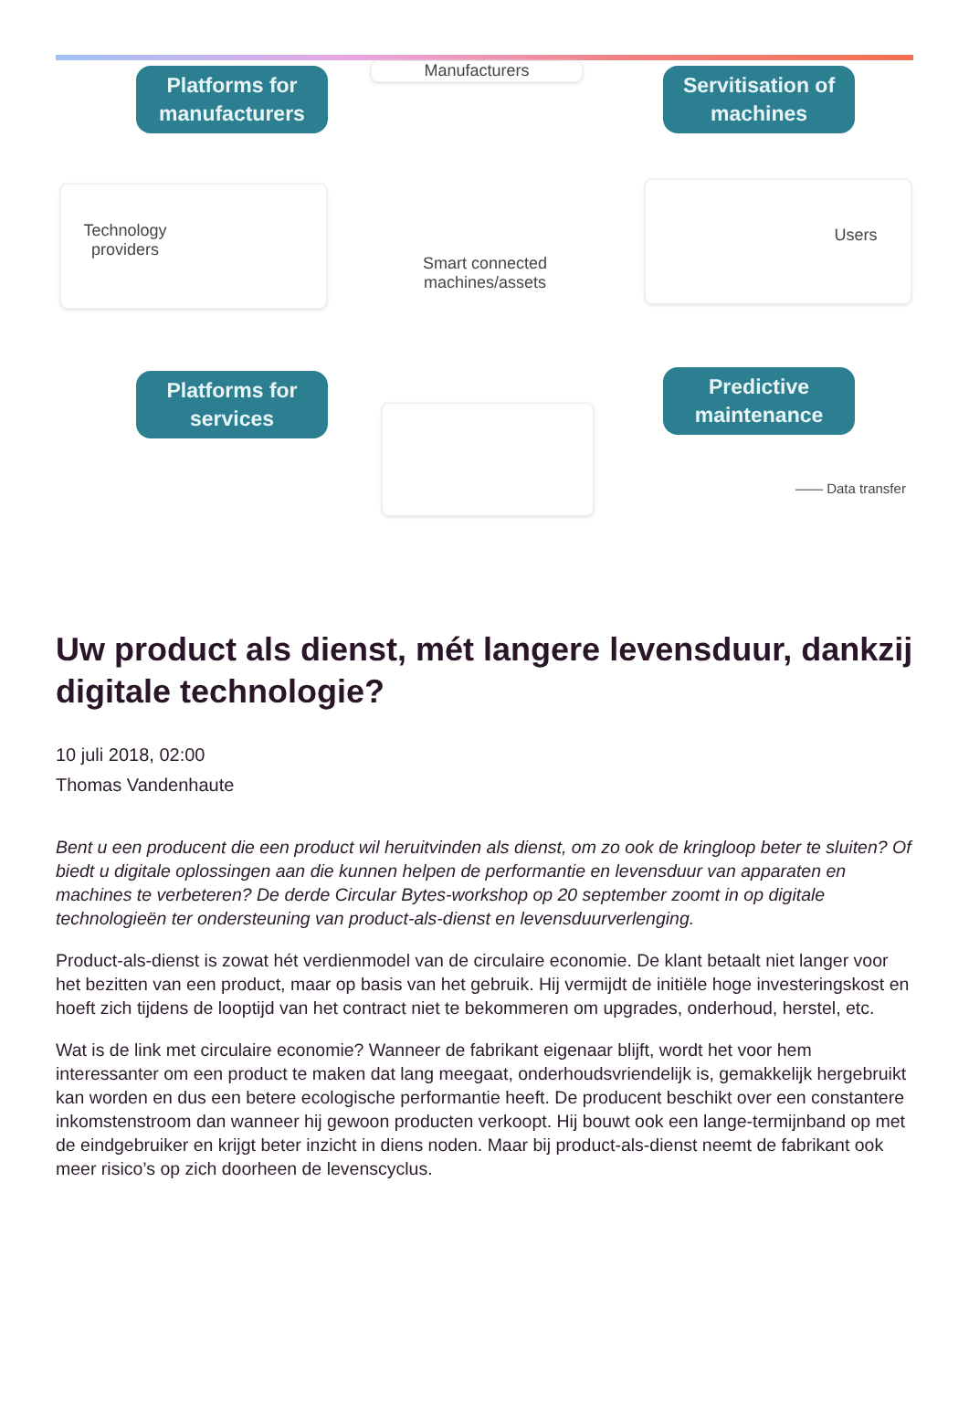Manufacturers
Platforms for
manufacturers
Servitisation of
machines
Technology
providers
Smart connected
machines/assets
Users
Platforms for
services
Predictive
maintenance
—— Data transfer
Uw product als dienst, mét langere levensduur, dankzij digitale technologie?
10 juli 2018, 02:00
Thomas Vandenhaute
Bent u een producent die een product wil heruitvinden als dienst, om zo ook de kringloop beter te sluiten? Of biedt u digitale oplossingen aan die kunnen helpen de performantie en levensduur van apparaten en machines te verbeteren? De derde Circular Bytes-workshop op 20 september zoomt in op digitale technologieën ter ondersteuning van product-als-dienst en levensduurverlenging.
Product-als-dienst is zowat hét verdienmodel van de circulaire economie. De klant betaalt niet langer voor het bezitten van een product, maar op basis van het gebruik. Hij vermijdt de initiële hoge investeringskost en hoeft zich tijdens de looptijd van het contract niet te bekommeren om upgrades, onderhoud, herstel, etc.
Wat is de link met circulaire economie? Wanneer de fabrikant eigenaar blijft, wordt het voor hem interessanter om een product te maken dat lang meegaat, onderhoudsvriendelijk is, gemakkelijk hergebruikt kan worden en dus een betere ecologische performantie heeft. De producent beschikt over een constantere inkomstenstroom dan wanneer hij gewoon producten verkoopt. Hij bouwt ook een lange-termijnband op met de eindgebruiker en krijgt beter inzicht in diens noden. Maar bij product-als-dienst neemt de fabrikant ook meer risico’s op zich doorheen de levenscyclus.